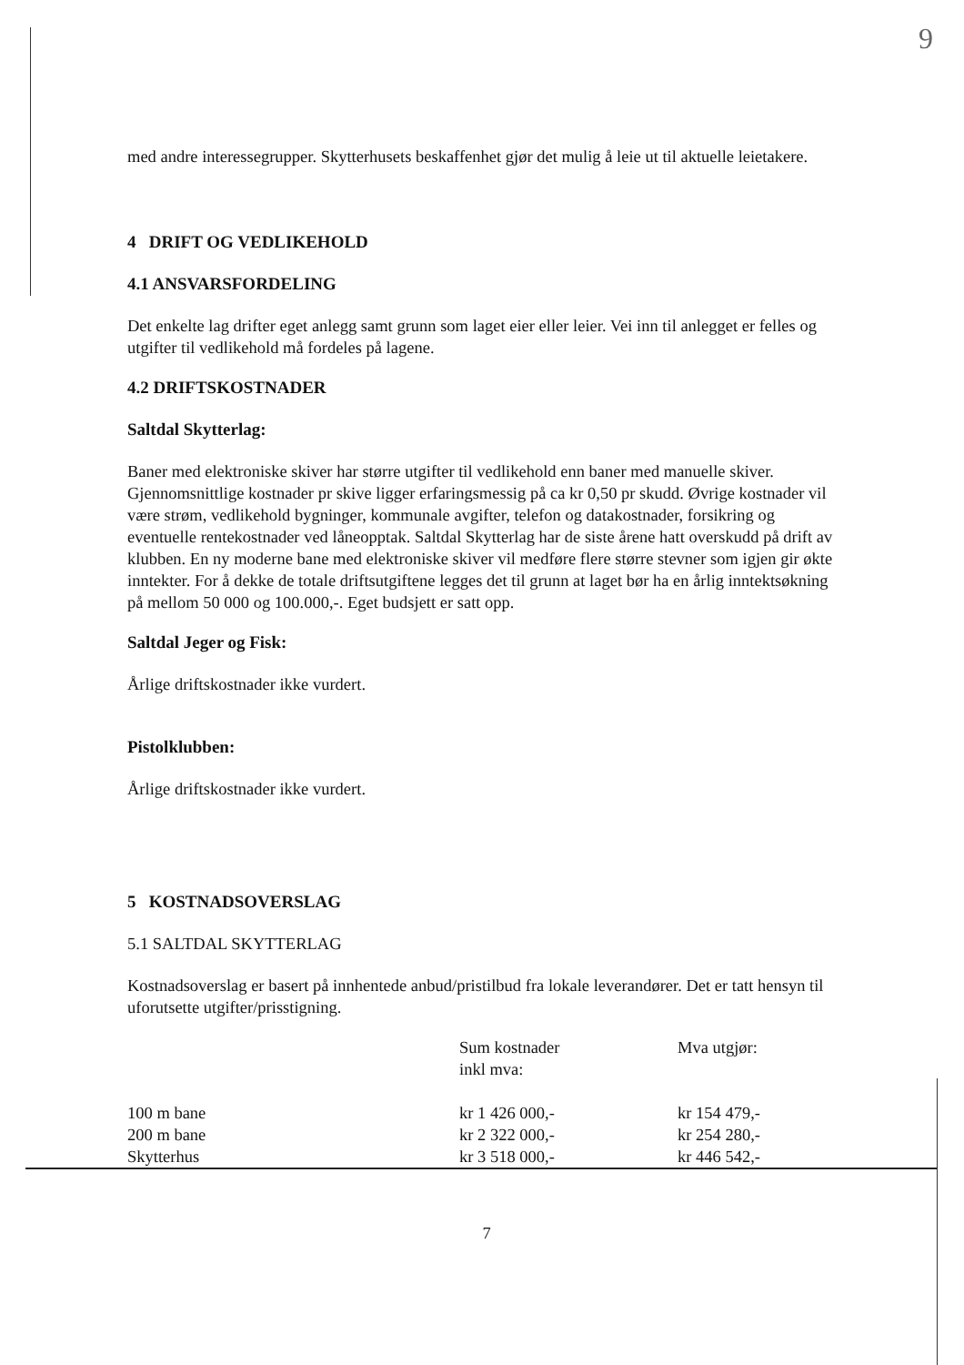9
med andre interessegrupper. Skytterhusets beskaffenhet gjør det mulig å leie ut til aktuelle leietakere.
4 DRIFT OG VEDLIKEHOLD
4.1 ANSVARSFORDELING
Det enkelte lag drifter eget anlegg samt grunn som laget eier eller leier. Vei inn til anlegget er felles og utgifter til vedlikehold må fordeles på lagene.
4.2 DRIFTSKOSTNADER
Saltdal Skytterlag:
Baner med elektroniske skiver har større utgifter til vedlikehold enn baner med manuelle skiver. Gjennomsnittlige kostnader pr skive ligger erfaringsmessig på ca kr 0,50 pr skudd. Øvrige kostnader vil være strøm, vedlikehold bygninger, kommunale avgifter, telefon og datakostnader, forsikring og eventuelle rentekostnader ved låneopptak. Saltdal Skytterlag har de siste årene hatt overskudd på drift av klubben. En ny moderne bane med elektroniske skiver vil medføre flere større stevner som igjen gir økte inntekter. For å dekke de totale driftsutgiftene legges det til grunn at laget bør ha en årlig inntektsøkning på mellom 50 000 og 100.000,-. Eget budsjett er satt opp.
Saltdal Jeger og Fisk:
Årlige driftskostnader ikke vurdert.
Pistolklubben:
Årlige driftskostnader ikke vurdert.
5 KOSTNADSOVERSLAG
5.1 SALTDAL SKYTTERLAG
Kostnadsoverslag er basert på innhentede anbud/pristilbud fra lokale leverandører. Det er tatt hensyn til uforutsette utgifter/prisstigning.
| | Sum kostnader inkl mva: | Mva utgjør: |
| --- | --- | --- |
| 100 m bane | kr 1 426 000,- | kr 154 479,- |
| 200 m bane | kr 2 322 000,- | kr 254 280,- |
| Skytterhus | kr 3 518 000,- | kr 446 542,- |
7